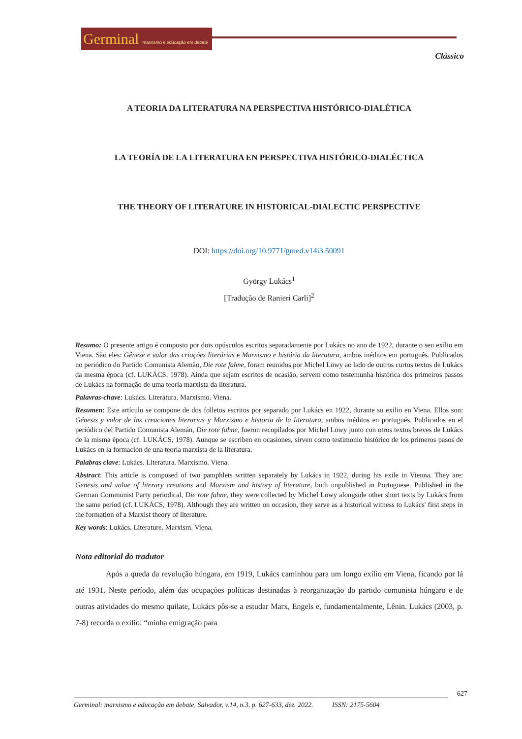Germinal marxismo e educação em debate
Clássico
A TEORIA DA LITERATURA NA PERSPECTIVA HISTÓRICO-DIALÉTICA
LA TEORÍA DE LA LITERATURA EN PERSPECTIVA HISTÓRICO-DIALÉCTICA
THE THEORY OF LITERATURE IN HISTORICAL-DIALECTIC PERSPECTIVE
DOI: https://doi.org/10.9771/gmed.v14i3.50091
György Lukács<sup>1</sup>
[Tradução de Ranieri Carli]<sup>2</sup>
Resumo: O presente artigo é composto por dois opúsculos escritos separadamente por Lukács no ano de 1922, durante o seu exílio em Viena. São eles: Gênese e valor das criações literárias e Marxismo e história da literatura, ambos inéditos em português. Publicados no periódico do Partido Comunista Alemão, Die rote fahne, foram reunidos por Michel Löwy ao lado de outros curtos textos de Lukács da mesma época (cf. LUKÁCS, 1978). Ainda que sejam escritos de ocasião, servem como testemunha histórica dos primeiros passos de Lukács na formação de uma teoria marxista da literatura.
Palavras-chave: Lukács. Literatura. Marxismo. Viena.
Resumen: Este artículo se compone de dos folletos escritos por separado por Lukács en 1922, durante su exilio en Viena. Ellos son: Génesis y valor de las creaciones literarias y Marxismo e historia de la literatura, ambos inéditos en portugués. Publicados en el periódico del Partido Comunista Alemán, Die rote fahne, fueron recopilados por Michel Löwy junto con otros textos breves de Lukács de la misma época (cf. LUKÁCS, 1978). Aunque se escriben en ocasiones, sirven como testimonio histórico de los primeros pasos de Lukács en la formación de una teoría marxista de la literatura.
Palabras clave: Lukács. Literatura. Marxismo. Viena.
Abstract: This article is composed of two pamphlets written separately by Lukács in 1922, during his exile in Vienna. They are: Genesis and value of literary creations and Marxism and history of literature, both unpublished in Portuguese. Published in the German Communist Party periodical, Die rote fahne, they were collected by Michel Löwy alongside other short texts by Lukács from the same period (cf. LUKÁCS, 1978). Although they are written on occasion, they serve as a historical witness to Lukács' first steps in the formation of a Marxist theory of literature.
Key words: Lukács. Literature. Marxism. Viena.
Nota editorial do tradutor
Após a queda da revolução húngara, em 1919, Lukács caminhou para um longo exílio em Viena, ficando por lá até 1931. Neste período, além das ocupações políticas destinadas à reorganização do partido comunista húngaro e de outras atividades do mesmo quilate, Lukács pôs-se a estudar Marx, Engels e, fundamentalmente, Lênin. Lukács (2003, p. 7-8) recorda o exílio: “minha emigração para
627
Germinal: marxismo e educação em debate, Salvador, v.14, n.3, p. 627-633, dez. 2022. ISSN: 2175-5604